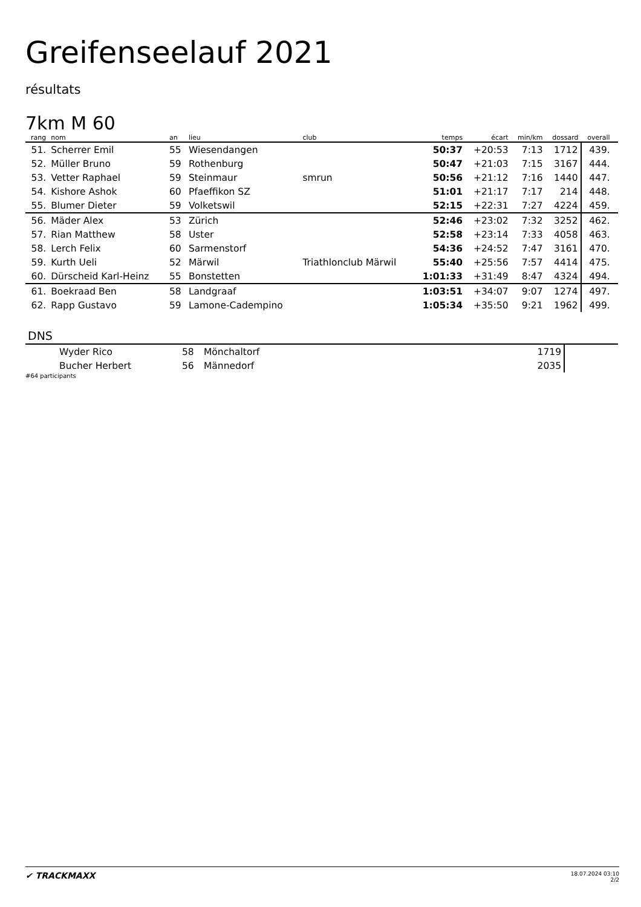Greifenseelauf 2021
résultats
7km M 60
| rang | nom | an | lieu | club | temps | écart | min/km | dossard | overall | |
| --- | --- | --- | --- | --- | --- | --- | --- | --- | --- | --- |
| 51. | Scherrer Emil | 55 | Wiesendangen | | 50:37 | +20:53 | 7:13 | 1712 | 439. | |
| 52. | Müller Bruno | 59 | Rothenburg | | 50:47 | +21:03 | 7:15 | 3167 | 444. | |
| 53. | Vetter Raphael | 59 | Steinmaur | smrun | 50:56 | +21:12 | 7:16 | 1440 | 447. | |
| 54. | Kishore Ashok | 60 | Pfaeffikon SZ | | 51:01 | +21:17 | 7:17 | 214 | 448. | |
| 55. | Blumer Dieter | 59 | Volketswil | | 52:15 | +22:31 | 7:27 | 4224 | 459. | |
| 56. | Mäder Alex | 53 | Zürich | | 52:46 | +23:02 | 7:32 | 3252 | 462. | |
| 57. | Rian Matthew | 58 | Uster | | 52:58 | +23:14 | 7:33 | 4058 | 463. | |
| 58. | Lerch Felix | 60 | Sarmenstorf | | 54:36 | +24:52 | 7:47 | 3161 | 470. | |
| 59. | Kurth Ueli | 52 | Märwil | Triathlonclub Märwil | 55:40 | +25:56 | 7:57 | 4414 | 475. | |
| 60. | Dürscheid Karl-Heinz | 55 | Bonstetten | | 1:01:33 | +31:49 | 8:47 | 4324 | 494. | |
| 61. | Boekraad Ben | 58 | Landgraaf | | 1:03:51 | +34:07 | 9:07 | 1274 | 497. | |
| 62. | Rapp Gustavo | 59 | Lamone-Cadempino | | 1:05:34 | +35:50 | 9:21 | 1962 | 499. | |
DNS
| | Wyder Rico | 58 | Mönchaltorf | 1719 | |
| | Bucher Herbert | 56 | Männedorf | 2035 | |
#64 participants
✔ TRACKMAXX
18.07.2024 03:10
2/2